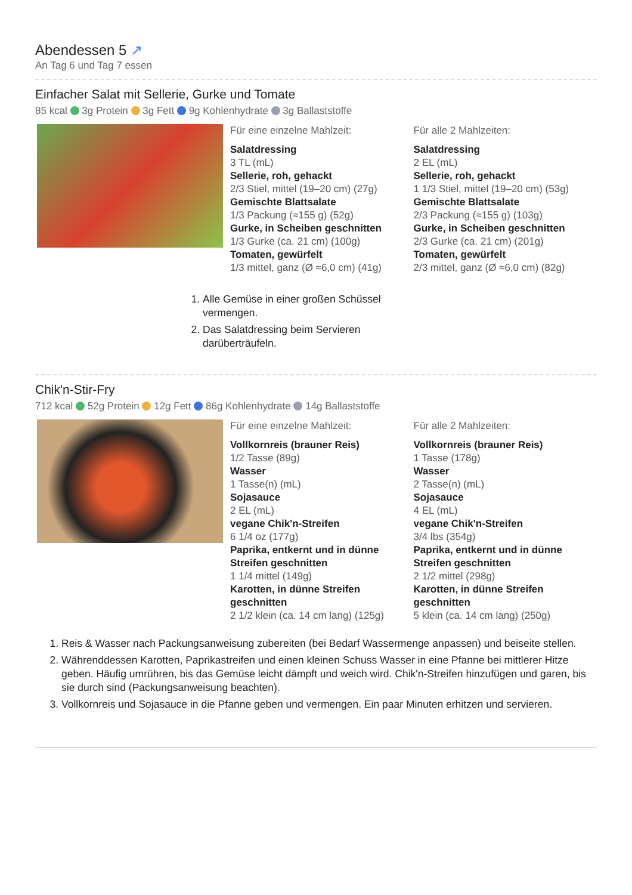Abendessen 5 ↗
An Tag 6 und Tag 7 essen
Einfacher Salat mit Sellerie, Gurke und Tomate
85 kcal 3g Protein 3g Fett 9g Kohlenhydrate 3g Ballaststoffe
Für eine einzelne Mahlzeit:
Salatdressing
3 TL (mL)
Sellerie, roh, gehackt
2/3 Stiel, mittel (19–20 cm) (27g)
Gemischte Blattsalate
1/3 Packung (≈155 g) (52g)
Gurke, in Scheiben geschnitten
1/3 Gurke (ca. 21 cm) (100g)
Tomaten, gewürfelt
1/3 mittel, ganz (Ø ≈6,0 cm) (41g)
Für alle 2 Mahlzeiten:
Salatdressing
2 EL (mL)
Sellerie, roh, gehackt
1 1/3 Stiel, mittel (19–20 cm) (53g)
Gemischte Blattsalate
2/3 Packung (≈155 g) (103g)
Gurke, in Scheiben geschnitten
2/3 Gurke (ca. 21 cm) (201g)
Tomaten, gewürfelt
2/3 mittel, ganz (Ø ≈6,0 cm) (82g)
1. Alle Gemüse in einer großen Schüssel vermengen.
2. Das Salatdressing beim Servieren darüberträufeln.
Chik'n-Stir-Fry
712 kcal 52g Protein 12g Fett 86g Kohlenhydrate 14g Ballaststoffe
Für eine einzelne Mahlzeit:
Vollkornreis (brauner Reis)
1/2 Tasse (89g)
Wasser
1 Tasse(n) (mL)
Sojasauce
2 EL (mL)
vegane Chik'n-Streifen
6 1/4 oz (177g)
Paprika, entkernt und in dünne Streifen geschnitten
1 1/4 mittel (149g)
Karotten, in dünne Streifen geschnitten
2 1/2 klein (ca. 14 cm lang) (125g)
Für alle 2 Mahlzeiten:
Vollkornreis (brauner Reis)
1 Tasse (178g)
Wasser
2 Tasse(n) (mL)
Sojasauce
4 EL (mL)
vegane Chik'n-Streifen
3/4 lbs (354g)
Paprika, entkernt und in dünne Streifen geschnitten
2 1/2 mittel (298g)
Karotten, in dünne Streifen geschnitten
5 klein (ca. 14 cm lang) (250g)
1. Reis & Wasser nach Packungsanweisung zubereiten (bei Bedarf Wassermenge anpassen) und beiseite stellen.
2. Währenddessen Karotten, Paprikastreifen und einen kleinen Schuss Wasser in eine Pfanne bei mittlerer Hitze geben. Häufig umrühren, bis das Gemüse leicht dämpft und weich wird. Chik'n-Streifen hinzufügen und garen, bis sie durch sind (Packungsanweisung beachten).
3. Vollkornreis und Sojasauce in die Pfanne geben und vermengen. Ein paar Minuten erhitzen und servieren.